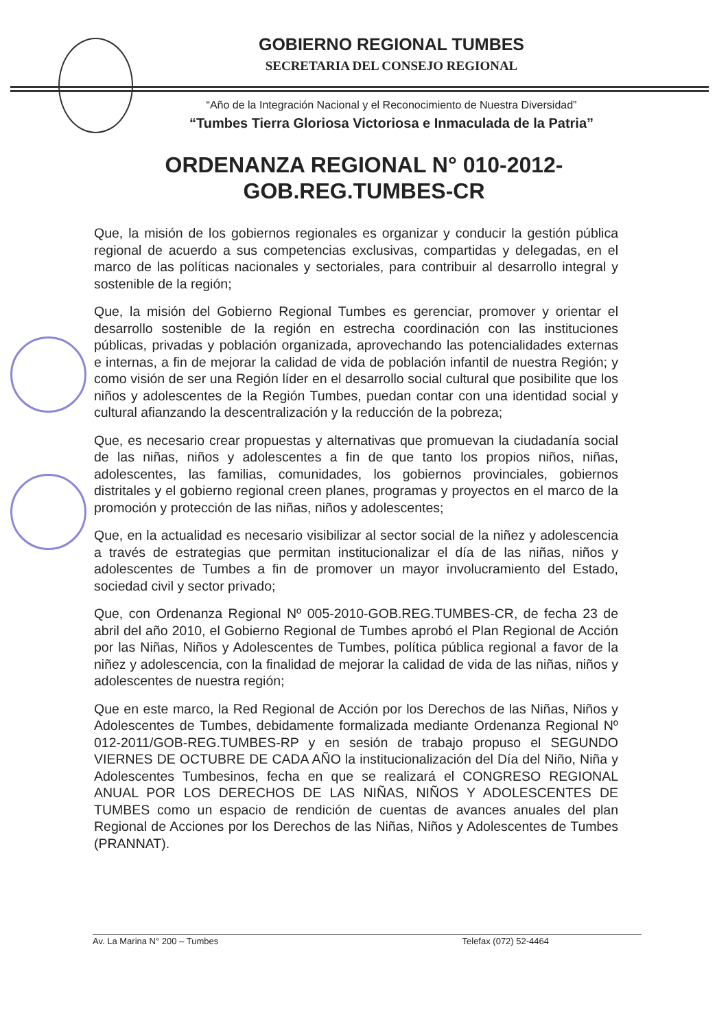GOBIERNO REGIONAL TUMBES
SECRETARIA DEL CONSEJO REGIONAL
“Año de la Integración Nacional y el Reconocimiento de Nuestra Diversidad”
“Tumbes Tierra Gloriosa Victoriosa e Inmaculada de la Patria”
ORDENANZA REGIONAL N° 010-2012-
GOB.REG.TUMBES-CR
Que, la misión de los gobiernos regionales es organizar y conducir la gestión pública regional de acuerdo a sus competencias exclusivas, compartidas y delegadas, en el marco de las políticas nacionales y sectoriales, para contribuir al desarrollo integral y sostenible de la región;
Que, la misión del Gobierno Regional Tumbes es gerenciar, promover y orientar el desarrollo sostenible de la región en estrecha coordinación con las instituciones públicas, privadas y población organizada, aprovechando las potencialidades externas e internas, a fin de mejorar la calidad de vida de población infantil de nuestra Región; y como visión de ser una Región líder en el desarrollo social cultural que posibilite que los niños y adolescentes de la Región Tumbes, puedan contar con una identidad social y cultural afianzando la descentralización y la reducción de la pobreza;
Que, es necesario crear propuestas y alternativas que promuevan la ciudadanía social de las niñas, niños y adolescentes a fin de que tanto los propios niños, niñas, adolescentes, las familias, comunidades, los gobiernos provinciales, gobiernos distritales y el gobierno regional creen planes, programas y proyectos en el marco de la promoción y protección de las niñas, niños y adolescentes;
Que, en la actualidad es necesario visibilizar al sector social de la niñez y adolescencia a través de estrategias que permitan institucionalizar el día de las niñas, niños y adolescentes de Tumbes a fin de promover un mayor involucramiento del Estado, sociedad civil y sector privado;
Que, con Ordenanza Regional Nº 005-2010-GOB.REG.TUMBES-CR, de fecha 23 de abril del año 2010, el Gobierno Regional de Tumbes aprobó el Plan Regional de Acción por las Niñas, Niños y Adolescentes de Tumbes, política pública regional a favor de la niñez y adolescencia, con la finalidad de mejorar la calidad de vida de las niñas, niños y adolescentes de nuestra región;
Que en este marco, la Red Regional de Acción por los Derechos de las Niñas, Niños y Adolescentes de Tumbes, debidamente formalizada mediante Ordenanza Regional Nº 012-2011/GOB-REG.TUMBES-RP y en sesión de trabajo propuso el SEGUNDO VIERNES DE OCTUBRE DE CADA AÑO la institucionalización del Día del Niño, Niña y Adolescentes Tumbesinos, fecha en que se realizará el CONGRESO REGIONAL ANUAL POR LOS DERECHOS DE LAS NIÑAS, NIÑOS Y ADOLESCENTES DE TUMBES como un espacio de rendición de cuentas de avances anuales del plan Regional de Acciones por los Derechos de las Niñas, Niños y Adolescentes de Tumbes (PRANNAT).
Av. La Marina N° 200 – Tumbes Telefax (072) 52-4464